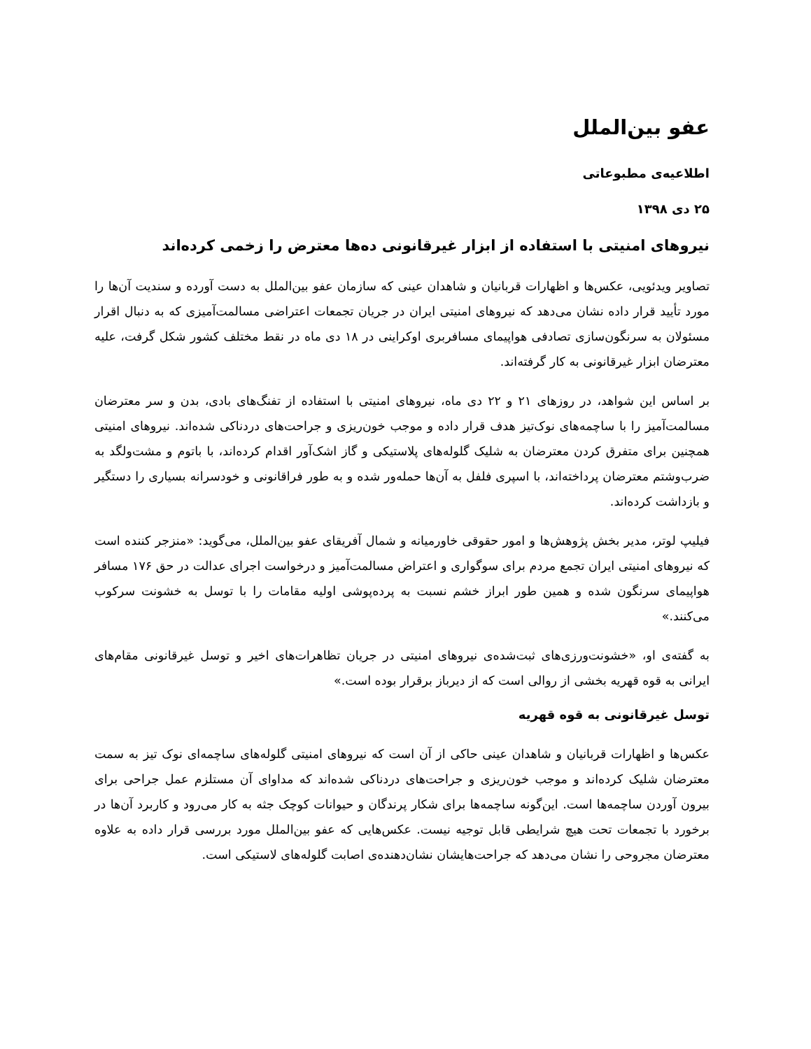عفو بین‌الملل
اطلاعیه‌ی مطبوعاتی
۲۵ دی ۱۳۹۸
نیروهای امنیتی با استفاده از ابزار غیرقانونی ده‌ها معترض را زخمی کرده‌اند
تصاویر ویدئویی، عکس‌ها و اظهارات قربانیان و شاهدان عینی که سازمان عفو بین‌الملل به دست آورده و سندیت آن‌ها را مورد تأیید قرار داده نشان می‌دهد که نیروهای امنیتی ایران در جریان تجمعات اعتراضی مسالمت‌آمیزی که به دنبال اقرار مسئولان به سرنگون‌سازی تصادفی هواپیمای مسافربری اوکراینی در ۱۸ دی ماه در نقط مختلف کشور شکل گرفت، علیه معترضان ابزار غیرقانونی به کار گرفته‌اند.
بر اساس این شواهد، در روزهای ۲۱ و ۲۲ دی ماه، نیروهای امنیتی با استفاده از تفنگ‌های بادی، بدن و سر معترضان مسالمت‌آمیز را با ساچمه‌های نوک‌تیز هدف قرار داده و موجب خون‌ریزی و جراحت‌های دردناکی شده‌اند. نیروهای امنیتی همچنین برای متفرق کردن معترضان به شلیک گلوله‌های پلاستیکی و گاز اشک‌آور اقدام کرده‌اند، با باتوم و مشت‌ولگد به ضرب‌وشتم معترضان پرداخته‌اند، با اسپری فلفل به آن‌ها حمله‌ور شده و به طور فراقانونی و خودسرانه بسیاری را دستگیر و بازداشت کرده‌اند.
فیلیپ لوتر، مدیر بخش پژوهش‌ها و امور حقوقی خاورمیانه و شمال آفریقای عفو بین‌الملل، می‌گوید: «منزجر کننده است که نیروهای امنیتی ایران تجمع مردم برای سوگواری و اعتراض مسالمت‌آمیز و درخواست اجرای عدالت در حق ۱۷۶ مسافر هواپیمای سرنگون شده و همین طور ابراز خشم نسبت به پرده‌پوشی اولیه مقامات را با توسل به خشونت سرکوب می‌کنند.»
به گفته‌ی او، «خشونت‌ورزی‌های ثبت‌شده‌ی نیروهای امنیتی در جریان تظاهرات‌های اخیر و توسل غیرقانونی مقام‌های ایرانی به قوه قهریه بخشی از روالی است که از دیرباز برقرار بوده است.»
توسل غیرقانونی به قوه قهریه
عکس‌ها و اظهارات قربانیان و شاهدان عینی حاکی از آن است که نیروهای امنیتی گلوله‌های ساچمه‌ای نوک تیز به سمت معترضان شلیک کرده‌اند و موجب خون‌ریزی و جراحت‌های دردناکی شده‌اند که مداوای آن مستلزم عمل جراحی برای بیرون آوردن ساچمه‌ها است. این‌گونه ساچمه‌ها برای شکار پرندگان و حیوانات کوچک جثه به کار می‌رود و کاربرد آن‌ها در برخورد با تجمعات تحت هیچ شرایطی قابل توجیه نیست. عکس‌هایی که عفو بین‌الملل مورد بررسی قرار داده به علاوه معترضان مجروحی را نشان می‌دهد که جراحت‌هایشان نشان‌دهنده‌ی اصابت گلوله‌های لاستیکی است.